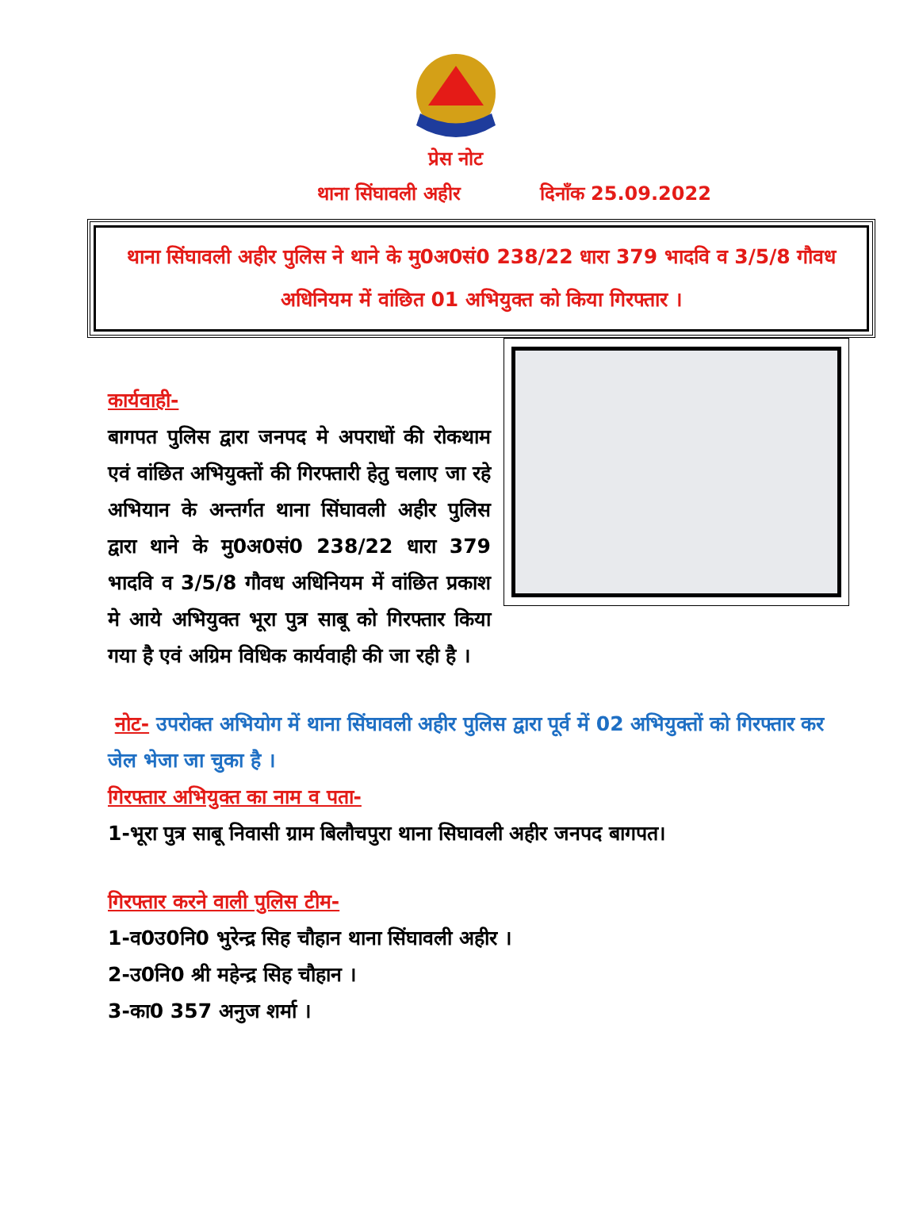प्रेस नोट
थाना सिंघावली अहीर दिनाँक 25.09.2022
थाना सिंघावली अहीर पुलिस ने थाने के मु0अ0सं0 238/22 धारा 379 भादवि व 3/5/8 गौवध अधिनियम में वांछित 01 अभियुक्त को किया गिरफ्तार ।
कार्यवाही-
बागपत पुलिस द्वारा जनपद मे अपराधों की रोकथाम एवं वांछित अभियुक्तों की गिरफ्तारी हेतु चलाए जा रहे अभियान के अन्तर्गत थाना सिंघावली अहीर पुलिस द्वारा थाने के मु0अ0सं0 238/22 धारा 379 भादवि व 3/5/8 गौवध अधिनियम में वांछित प्रकाश मे आये अभियुक्त भूरा पुत्र साबू को गिरफ्तार किया गया है एवं अग्रिम विधिक कार्यवाही की जा रही है ।
नोट- उपरोक्त अभियोग में थाना सिंघावली अहीर पुलिस द्वारा पूर्व में 02 अभियुक्तों को गिरफ्तार कर जेल भेजा जा चुका है ।
गिरफ्तार अभियुक्त का नाम व पता-
1-भूरा पुत्र साबू निवासी ग्राम बिलौचपुरा थाना सिघावली अहीर जनपद बागपत।
गिरफ्तार करने वाली पुलिस टीम-
1-व0उ0नि0 भुरेन्द्र सिह चौहान थाना सिंघावली अहीर ।
2-उ0नि0 श्री महेन्द्र सिह चौहान ।
3-का0 357 अनुज शर्मा ।